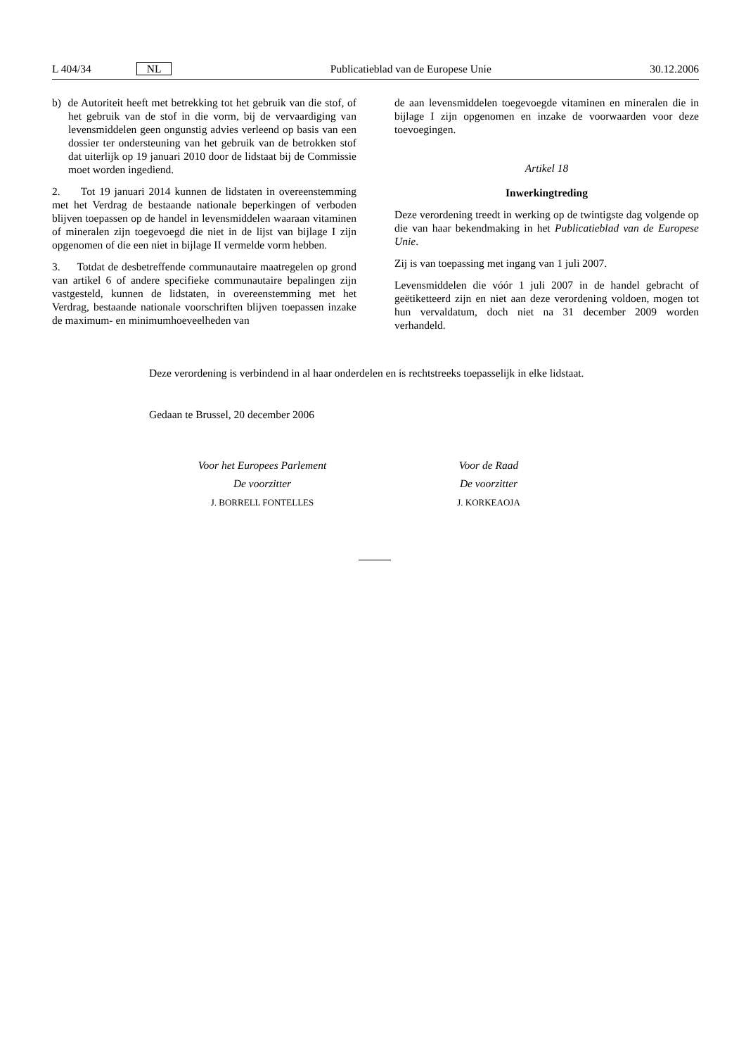L 404/34 NL Publicatieblad van de Europese Unie 30.12.2006
b) de Autoriteit heeft met betrekking tot het gebruik van die stof, of het gebruik van de stof in die vorm, bij de vervaardiging van levensmiddelen geen ongunstig advies verleend op basis van een dossier ter ondersteuning van het gebruik van de betrokken stof dat uiterlijk op 19 januari 2010 door de lidstaat bij de Commissie moet worden ingediend.
2. Tot 19 januari 2014 kunnen de lidstaten in overeenstemming met het Verdrag de bestaande nationale beperkingen of verboden blijven toepassen op de handel in levensmiddelen waaraan vitaminen of mineralen zijn toegevoegd die niet in de lijst van bijlage I zijn opgenomen of die een niet in bijlage II vermelde vorm hebben.
3. Totdat de desbetreffende communautaire maatregelen op grond van artikel 6 of andere specifieke communautaire bepalingen zijn vastgesteld, kunnen de lidstaten, in overeenstemming met het Verdrag, bestaande nationale voorschriften blijven toepassen inzake de maximum- en minimumhoeveelheden van
de aan levensmiddelen toegevoegde vitaminen en mineralen die in bijlage I zijn opgenomen en inzake de voorwaarden voor deze toevoegingen.
Artikel 18
Inwerkingtreding
Deze verordening treedt in werking op de twintigste dag volgende op die van haar bekendmaking in het Publicatieblad van de Europese Unie.
Zij is van toepassing met ingang van 1 juli 2007.
Levensmiddelen die vóór 1 juli 2007 in de handel gebracht of geëtiketteerd zijn en niet aan deze verordening voldoen, mogen tot hun vervaldatum, doch niet na 31 december 2009 worden verhandeld.
Deze verordening is verbindend in al haar onderdelen en is rechtstreeks toepasselijk in elke lidstaat.
Gedaan te Brussel, 20 december 2006
Voor het Europees Parlement
De voorzitter
J. BORRELL FONTELLES
Voor de Raad
De voorzitter
J. KORKEAOJA